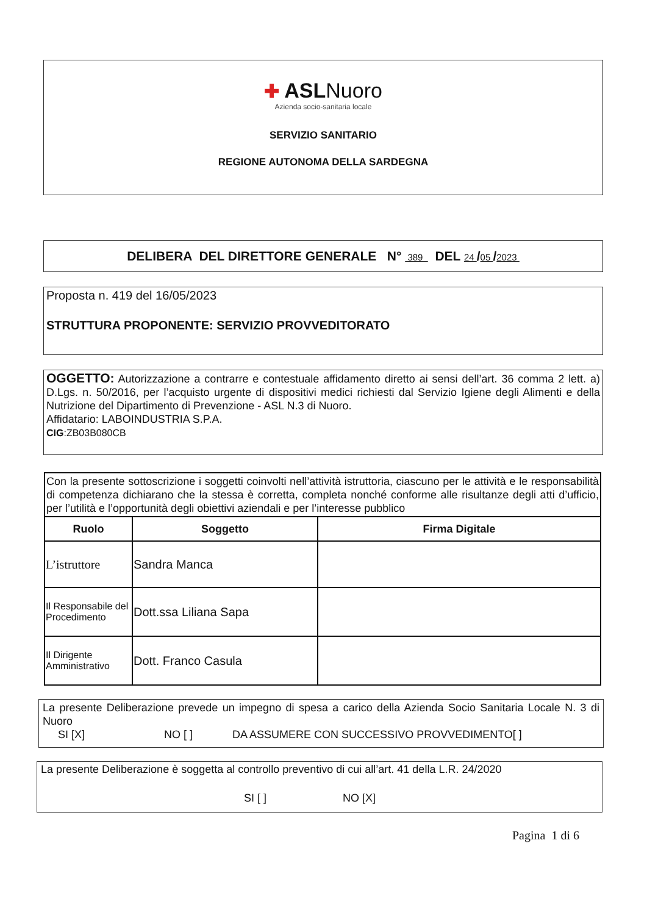✚ ASLNuoro
Azienda socio-sanitaria locale
SERVIZIO SANITARIO
REGIONE AUTONOMA DELLA SARDEGNA
DELIBERA DEL DIRETTORE GENERALE N° 389 DEL 24 /05 /2023
Proposta n. 419 del 16/05/2023
STRUTTURA PROPONENTE: SERVIZIO PROVVEDITORATO
OGGETTO: Autorizzazione a contrarre e contestuale affidamento diretto ai sensi dell’art. 36 comma 2 lett. a) D.Lgs. n. 50/2016, per l’acquisto urgente di dispositivi medici richiesti dal Servizio Igiene degli Alimenti e della Nutrizione del Dipartimento di Prevenzione - ASL N.3 di Nuoro.
Affidatario: LABOINDUSTRIA S.P.A.
CIG:ZB03B080CB
| Con la presente sottoscrizione i soggetti coinvolti nell’attività istruttoria, ciascuno per le attività e le responsabilità di competenza dichiarano che la stessa è corretta, completa nonché conforme alle risultanze degli atti d’ufficio, per l’utilità e l’opportunità degli obiettivi aziendali e per l’interesse pubblico | | |
| Ruolo | Soggetto | Firma Digitale |
| L’istruttore | Sandra Manca | |
| Il Responsabile del Procedimento | Dott.ssa Liliana Sapa | |
| Il Dirigente Amministrativo | Dott. Franco Casula | |
La presente Deliberazione prevede un impegno di spesa a carico della Azienda Socio Sanitaria Locale N. 3 di Nuoro
SI [X] NO [ ] DA ASSUMERE CON SUCCESSIVO PROVVEDIMENTO[ ]
La presente Deliberazione è soggetta al controllo preventivo di cui all’art. 41 della L.R. 24/2020
SI [ ] NO [X]
Pagina 1 di 6